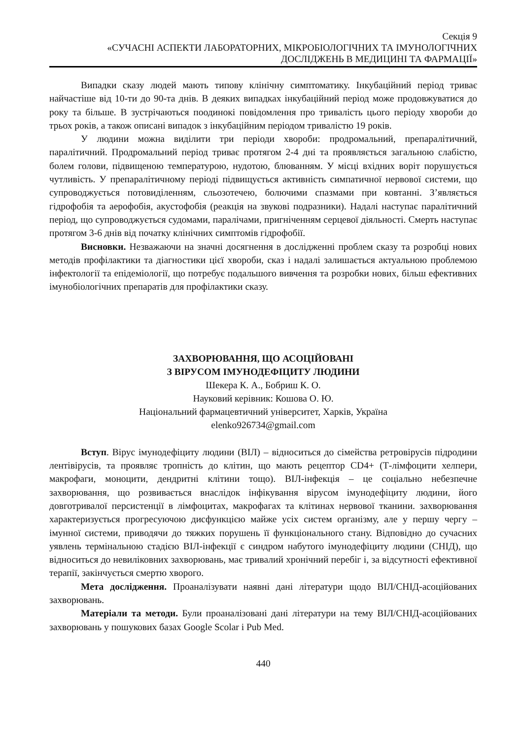Секція 9
«СУЧАСНІ АСПЕКТИ ЛАБОРАТОРНИХ, МІКРОБІОЛОГІЧНИХ ТА ІМУНОЛОГІЧНИХ
ДОСЛІДЖЕНЬ В МЕДИЦИНІ ТА ФАРМАЦІЇ»
Випадки сказу людей мають типову клінічну симптоматику. Інкубаційний період триває найчастіше від 10-ти до 90-та днів. В деяких випадках інкубаційний період може продовжуватися до року та більше. В зустрічаються поодинокі повідомлення про тривалість цього періоду хвороби до трьох років, а також описані випадок з інкубаційним періодом тривалістю 19 років.
У людини можна виділити три періоди хвороби: продромальний, препаралітичний, паралітичний. Продромальний період триває протягом 2-4 дні та проявляється загальною слабістю, болем голови, підвищеною температурою, нудотою, блюванням. У місці вхідних воріт порушується чутливість. У препаралітичному періоді підвищується активність симпатичної нервової системи, що супроводжується потовиділенням, сльозотечею, болючими спазмами при ковтанні. З’являється гідрофобія та аерофобія, акустофобія (реакція на звукові подразники). Надалі наступає паралітичний період, що супроводжується судомами, паралічами, пригніченням серцевої діяльності. Смерть наступає протягом 3-6 днів від початку клінічних симптомів гідрофобії.
Висновки. Незважаючи на значні досягнення в дослідженні проблем сказу та розробці нових методів профілактики та діагностики цієї хвороби, сказ і надалі залишається актуальною проблемою інфектології та епідеміології, що потребує подальшого вивчення та розробки нових, більш ефективних імунобіологічних препаратів для профілактики сказу.
ЗАХВОРЮВАННЯ, ЩО АСОЦІЙОВАНІ
З ВІРУСОМ ІМУНОДЕФІЦИТУ ЛЮДИНИ
Шекера К. А., Бобриш К. О.
Науковий керівник: Кошова О. Ю.
Національний фармацевтичний університет, Харків, Україна
elenko926734@gmail.com
Вступ. Вірус імунодефіциту людини (ВІЛ) – відноситься до сімейства ретровірусів підродини лентівірусів, та проявляє тропність до клітин, що мають рецептор CD4+ (Т-лімфоцити хелпери, макрофаги, моноцити, дендритні клітини тощо). ВІЛ-інфекція – це соціально небезпечне захворювання, що розвивається внаслідок інфікування вірусом імунодефіциту людини, його довготривалої персистенції в лімфоцитах, макрофагах та клітинах нервової тканини. захворювання характеризується прогресуючою дисфункцією майже усіх систем організму, але у першу чергу – імунної системи, приводячи до тяжких порушень її функціонального стану. Відповідно до сучасних уявлень термінальною стадією ВІЛ-інфекції є синдром набутого імунодефіциту людини (СНІД), що відноситься до невиліковних захворювань, має тривалий хронічний перебіг і, за відсутності ефективної терапії, закінчується смертю хворого.
Мета дослідження. Проаналізувати наявні дані літератури щодо ВІЛ/СНІД-асоційованих захворювань.
Матеріали та методи. Були проаналізовані дані літератури на тему ВІЛ/СНІД-асоційованих захворювань у пошукових базах Google Scolar і Pub Med.
440